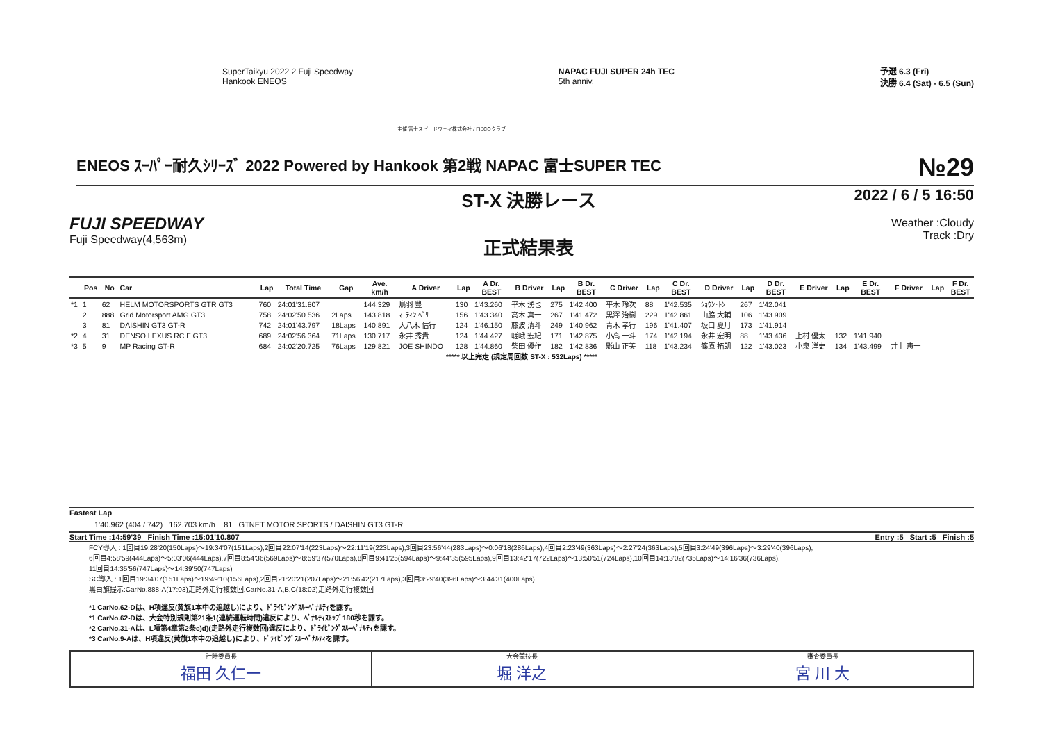SuperTaikyu 2022 2 Fuji Speedway
Hankook ENEOS
NAPAC FUJI SUPER 24h TEC
5th anniv.
予選 6.3 (Fri)
決勝 6.4 (Sat) - 6.5 (Sun)
主催 富士スピードウェイ株式会社 / FISCOクラブ
ENEOS ｽｰﾊﾟｰ耐久ｼﾘｰｽﾞ 2022 Powered by Hankook 第2戦 NAPAC 富士SUPER TEC №29
FUJI SPEEDWAY
Fuji Speedway(4,563m)
ST-X 決勝レース
正式結果表
2022 / 6 / 5 16:50
Weather :Cloudy
Track :Dry
| | Pos | No | Car | Lap | Total Time | Gap | Ave. km/h | A Driver | Lap | A Dr. BEST | B Driver | Lap | B Dr. BEST | C Driver | Lap | C Dr. BEST | D Driver | Lap | D Dr. BEST | E Driver | Lap | E Dr. BEST | F Driver | Lap | F Dr. BEST |
| --- | --- | --- | --- | --- | --- | --- | --- | --- | --- | --- | --- | --- | --- | --- | --- | --- | --- | --- | --- | --- | --- | --- | --- | --- | --- |
| *1 | 1 | 62 | HELM MOTORSPORTS GTR GT3 | 760 | 24:01'31.807 | | 144.329 | 鳥羽 豊 | 130 | 1'43.260 | 平木 湧也 | 275 | 1'42.400 | 平木 玲次 | 88 | 1'42.535 | ｼｮｳﾝ･ﾄﾝ | 267 | 1'42.041 | | | | | | |
| | 2 | 888 | Grid Motorsport AMG GT3 | 758 | 24:02'50.536 | 2Laps | 143.818 | ﾏｰﾃｨﾝ ﾍﾞﾘｰ | 156 | 1'43.340 | 高木 真一 | 267 | 1'41.472 | 黒澤 治樹 | 229 | 1'42.861 | 山脇 大輔 | 106 | 1'43.909 | | | | | | |
| | 3 | 81 | DAISHIN GT3 GT-R | 742 | 24:01'43.797 | 18Laps | 140.891 | 大八木 信行 | 124 | 1'46.150 | 藤波 清斗 | 249 | 1'40.962 | 青木 孝行 | 196 | 1'41.407 | 坂口 夏月 | 173 | 1'41.914 | | | | | | |
| *2 | 4 | 31 | DENSO LEXUS RC F GT3 | 689 | 24:02'56.364 | 71Laps | 130.717 | 永井 秀貴 | 124 | 1'44.427 | 嵯峨 宏紀 | 171 | 1'42.875 | 小高 一斗 | 174 | 1'42.194 | 永井 宏明 | 88 | 1'43.436 | 上村 優太 | 132 | 1'41.940 | | | |
| *3 | 5 | 9 | MP Racing GT-R | 684 | 24:02'20.725 | 76Laps | 129.821 | JOE SHINDO | 128 | 1'44.860 | 柴田 優作 | 182 | 1'42.836 | 影山 正美 | 118 | 1'43.234 | 篠原 拓朗 | 122 | 1'43.023 | 小泉 洋史 | 134 | 1'43.499 | 井上 恵一 | | |
***** 以上完走 (規定周回数 ST-X : 532Laps) *****
Fastest Lap
1'40.962 (404 / 742) 162.703 km/h 81 GTNET MOTOR SPORTS / DAISHIN GT3 GT-R
Start Time :14:59'39 Finish Time :15:01'10.807 Entry :5 Start :5 Finish :5
FCY導入 : 1回目19:28'20(150Laps)～19:34'07(151Laps),2回目22:07'14(223Laps)～22:11'19(223Laps),3回目23:56'44(283Laps)～0:06'18(286Laps),4回目2:23'49(363Laps)～2:27'24(363Laps),5回目3:24'49(396Laps)～3:29'40(396Laps),
6回目4:58'59(444Laps)～5:03'06(444Laps),7回目8:54'36(569Laps)～8:59'37(570Laps),8回目9:41'25(594Laps)～9:44'35(595Laps),9回目13:42'17(722Laps)～13:50'51(724Laps),10回目14:13'02(735Laps)～14:16'36(736Laps),
11回目14:35'56(747Laps)～14:39'50(747Laps)
SC導入 : 1回目19:34'07(151Laps)～19:49'10(156Laps),2回目21:20'21(207Laps)～21:56'42(217Laps),3回目3:29'40(396Laps)～3:44'31(400Laps)
黒白旗提示:CarNo.888-A(17:03)走路外走行複数回,CarNo.31-A,B,C(18:02)走路外走行複数回
*1 CarNo.62-Dは、H項違反(黄旗1本中の追越し)により、ﾄﾞﾗｲﾋﾞﾝｸﾞｽﾙｰﾍﾟﾅﾙﾃｨを課す。
*1 CarNo.62-Dは、大会特別規則第21条1(連続運転時間)違反により、ﾍﾟﾅﾙﾃｨｽﾄｯﾌﾟ180秒を課す。
*2 CarNo.31-Aは、L項第4章第2条c)d)(走路外走行複数回)違反により、ﾄﾞﾗｲﾋﾞﾝｸﾞｽﾙｰﾍﾟﾅﾙﾃｨを課す。
*3 CarNo.9-Aは、H項違反(黄旗1本中の追越し)により、ﾄﾞﾗｲﾋﾞﾝｸﾞｽﾙｰﾍﾟﾅﾙﾃｨを課す。
計時委員長
福田 久仁一
大会競技長
堀 洋之
審査委員長
宮 川 大